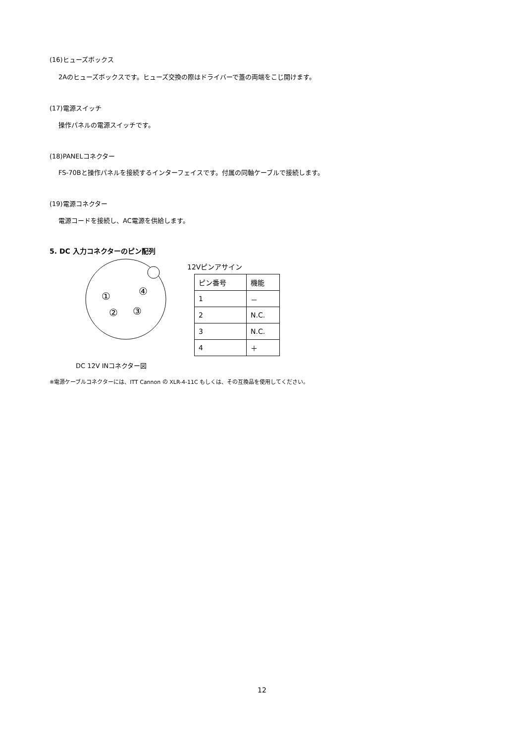(16)ヒューズボックス
2Aのヒューズボックスです。ヒューズ交換の際はドライバーで蓋の両端をこじ開けます。
(17)電源スイッチ
操作パネルの電源スイッチです。
(18)PANELコネクター
FS-70Bと操作パネルを接続するインターフェイスです。付属の同軸ケーブルで接続します。
(19)電源コネクター
電源コードを接続し、AC電源を供給します。
5. DC 入力コネクターのピン配列
①
④
②
③
12Vピンアサイン
| ピン番号 | 機能 |
| 1 | － |
| 2 | N.C. |
| 3 | N.C. |
| 4 | ＋ |
DC 12V INコネクター図
※電源ケーブルコネクターには、ITT Cannon の XLR-4-11C もしくは、その互換品を使用してください。
12